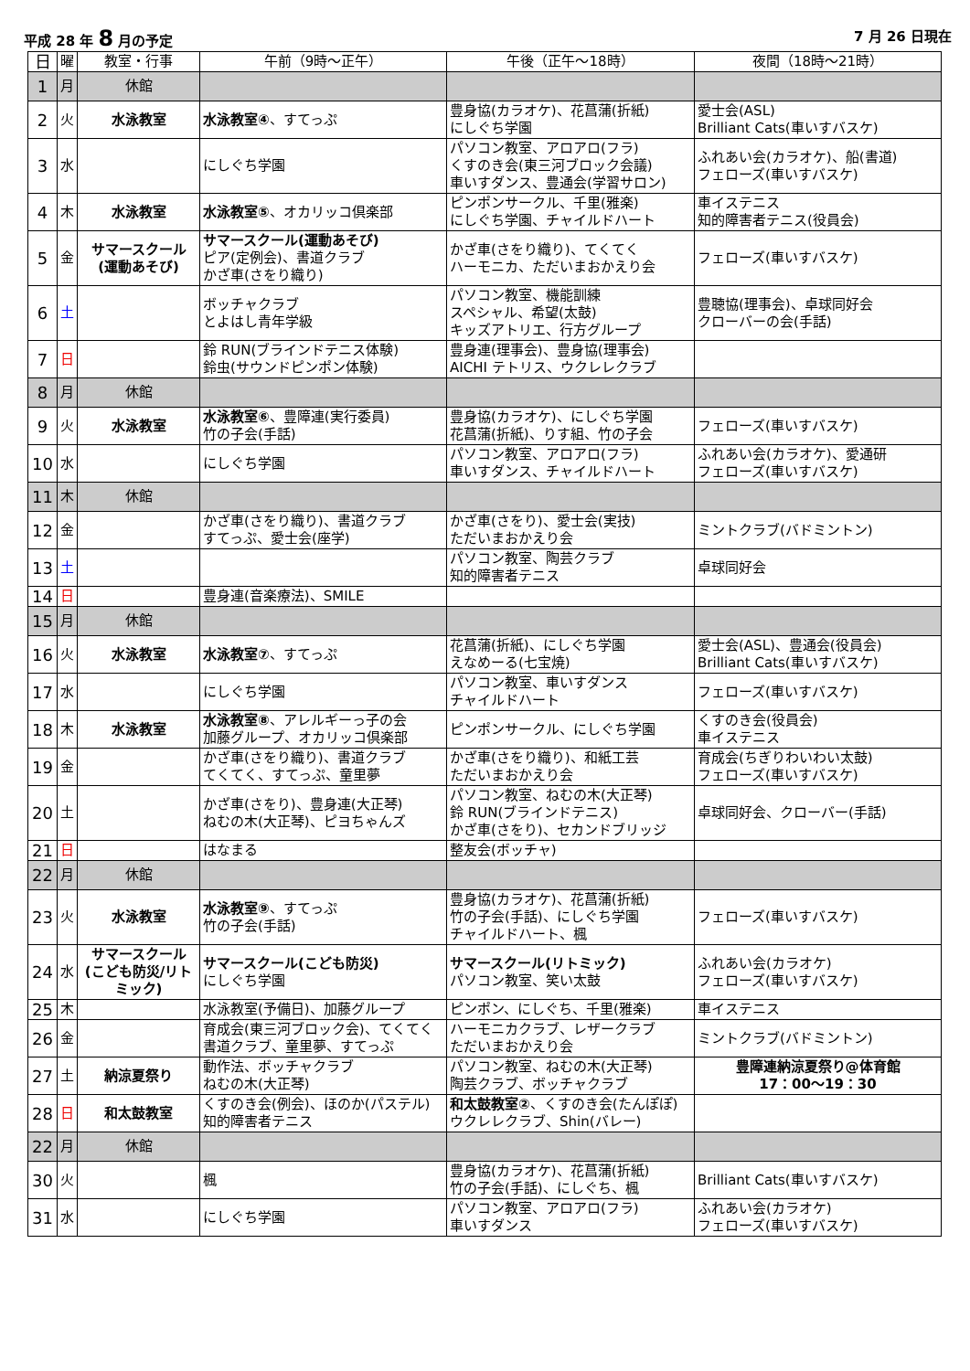平成 28 年 8 月の予定 7 月 26 日現在
| 日 | 曜 | 教室・行事 | 午前（9時〜正午） | 午後（正午〜18時） | 夜間（18時〜21時） |
| --- | --- | --- | --- | --- | --- |
| 1 | 月 | 休館 | | | |
| 2 | 火 | 水泳教室 | 水泳教室④ 、すてっぷ | 豊身協(カラオケ)、花菖蒲(折紙) にしぐち学園 | 愛士会(ASL) Brilliant Cats(車いすバスケ) |
| 3 | 水 | | にしぐち学園 | パソコン教室、アロアロ(フラ) くすのき会(東三河ブロック会議) 車いすダンス、豊通会(学習サロン) | ふれあい会(カラオケ)、船(書道) フェローズ(車いすバスケ) |
| 4 | 木 | 水泳教室 | 水泳教室⑤ 、オカリッコ倶楽部 | ピンポンサークル、千里(雅楽) にしぐち学園、チャイルドハート | 車イステニス 知的障害者テニス(役員会) |
| 5 | 金 | サマースクール (運動あそび) | サマースクール(運動あそび) ピア(定例会)、書道クラブ かざ車(さをり織り) | かざ車(さをり織り)、てくてく ハーモニカ、ただいまおかえり会 | フェローズ(車いすバスケ) |
| 6 | 土 | | ボッチャクラブ とよはし青年学級 | パソコン教室、機能訓練 スペシャル、希望(太鼓) キッズアトリエ、行方グループ | 豊聴協(理事会)、卓球同好会 クローバーの会(手話) |
| 7 | 日 | | 鈴 RUN(ブラインドテニス体験) 鈴虫(サウンドピンポン体験) | 豊身連(理事会)、豊身協(理事会) AICHI テトリス、ウクレレクラブ | |
| 8 | 月 | 休館 | | | |
| 9 | 火 | 水泳教室 | 水泳教室⑥ 、豊障連(実行委員) 竹の子会(手話) | 豊身協(カラオケ)、にしぐち学園 花菖蒲(折紙)、りす組、竹の子会 | フェローズ(車いすバスケ) |
| 10 | 水 | | にしぐち学園 | パソコン教室、アロアロ(フラ) 車いすダンス、チャイルドハート | ふれあい会(カラオケ)、愛通研 フェローズ(車いすバスケ) |
| 11 | 木 | 休館 | | | |
| 12 | 金 | | かざ車(さをり織り)、書道クラブ すてっぷ、愛士会(座学) | かざ車(さをり)、愛士会(実技) ただいまおかえり会 | ミントクラブ(バドミントン) |
| 13 | 土 | | | パソコン教室、陶芸クラブ 知的障害者テニス | 卓球同好会 |
| 14 | 日 | | 豊身連(音楽療法)、SMILE | | |
| 15 | 月 | 休館 | | | |
| 16 | 火 | 水泳教室 | 水泳教室⑦ 、すてっぷ | 花菖蒲(折紙)、にしぐち学園 えなめーる(七宝焼) | 愛士会(ASL)、豊通会(役員会) Brilliant Cats(車いすバスケ) |
| 17 | 水 | | にしぐち学園 | パソコン教室、車いすダンス チャイルドハート | フェローズ(車いすバスケ) |
| 18 | 木 | 水泳教室 | 水泳教室⑧ 、アレルギーっ子の会 加藤グループ、オカリッコ倶楽部 | ピンポンサークル、にしぐち学園 | くすのき会(役員会) 車イステニス |
| 19 | 金 | | かざ車(さをり織り)、書道クラブ てくてく、すてっぷ、童里夢 | かざ車(さをり織り)、和紙工芸 ただいまおかえり会 | 育成会(ちぎりわいわい太鼓) フェローズ(車いすバスケ) |
| 20 | 土 | | かざ車(さをり)、豊身連(大正琴) ねむの木(大正琴)、ピヨちゃんズ | パソコン教室、ねむの木(大正琴) 鈴 RUN(ブラインドテニス) かざ車(さをり)、セカンドブリッジ | 卓球同好会、クローバー(手話) |
| 21 | 日 | | はなまる | 整友会(ボッチャ) | |
| 22 | 月 | 休館 | | | |
| 23 | 火 | 水泳教室 | 水泳教室⑨ 、すてっぷ 竹の子会(手話) | 豊身協(カラオケ)、花菖蒲(折紙) 竹の子会(手話)、にしぐち学園 チャイルドハート、楓 | フェローズ(車いすバスケ) |
| 24 | 水 | サマースクール (こども防災/リトミック) | サマースクール(こども防災) にしぐち学園 | サマースクール(リトミック) パソコン教室、笑い太鼓 | ふれあい会(カラオケ) フェローズ(車いすバスケ) |
| 25 | 木 | | 水泳教室(予備日)、加藤グループ | ピンポン、にしぐち、千里(雅楽) | 車イステニス |
| 26 | 金 | | 育成会(東三河ブロック会)、てくてく 書道クラブ、童里夢、すてっぷ | ハーモニカクラブ、レザークラブ ただいまおかえり会 | ミントクラブ(バドミントン) |
| 27 | 土 | 納涼夏祭り | 動作法、ボッチャクラブ ねむの木(大正琴) | パソコン教室、ねむの木(大正琴) 陶芸クラブ、ボッチャクラブ | 豊障連納涼夏祭り@体育館 17：00〜19：30 |
| 28 | 日 | 和太鼓教室 | くすのき会(例会)、ほのか(パステル) 知的障害者テニス | 和太鼓教室② 、くすのき会(たんぽぽ) ウクレレクラブ、Shin(バレー) | |
| 22 | 月 | 休館 | | | |
| 30 | 火 | | 楓 | 豊身協(カラオケ)、花菖蒲(折紙) 竹の子会(手話)、にしぐち、楓 | Brilliant Cats(車いすバスケ) |
| 31 | 水 | | にしぐち学園 | パソコン教室、アロアロ(フラ) 車いすダンス | ふれあい会(カラオケ) フェローズ(車いすバスケ) |